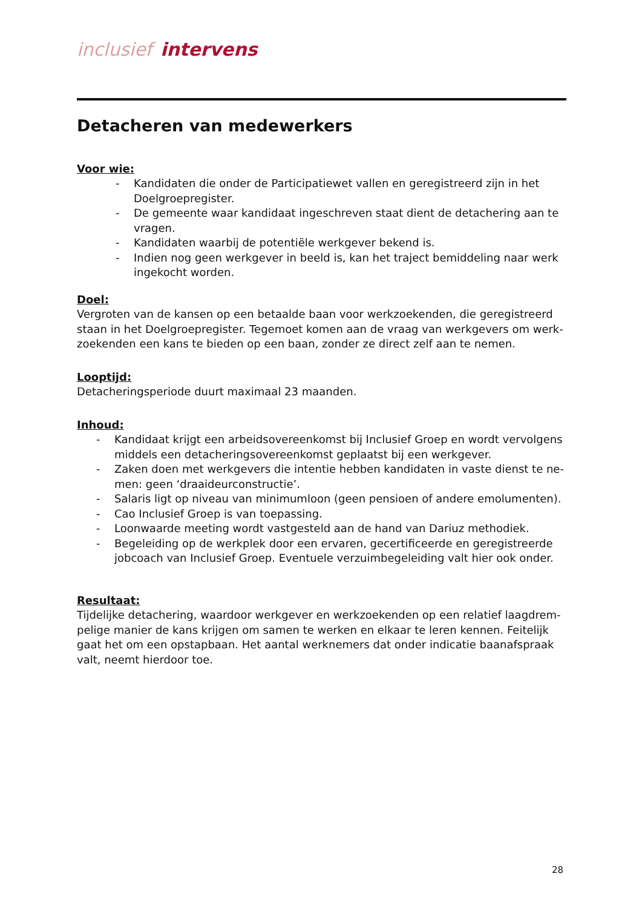inclusief intervens
Detacheren van medewerkers
Voor wie:
- Kandidaten die onder de Participatiewet vallen en geregistreerd zijn in het Doelgroepregister.
- De gemeente waar kandidaat ingeschreven staat dient de detachering aan te vragen.
- Kandidaten waarbij de potentiële werkgever bekend is.
- Indien nog geen werkgever in beeld is, kan het traject bemiddeling naar werk ingekocht worden.
Doel:
Vergroten van de kansen op een betaalde baan voor werkzoekenden, die geregistreerd staan in het Doelgroepregister. Tegemoet komen aan de vraag van werkgevers om werk-zoekenden een kans te bieden op een baan, zonder ze direct zelf aan te nemen.
Looptijd:
Detacheringsperiode duurt maximaal 23 maanden.
Inhoud:
- Kandidaat krijgt een arbeidsovereenkomst bij Inclusief Groep en wordt vervolgens middels een detacheringsovereenkomst geplaatst bij een werkgever.
- Zaken doen met werkgevers die intentie hebben kandidaten in vaste dienst te ne-men: geen ‘draaideurconstructie’.
- Salaris ligt op niveau van minimumloon (geen pensioen of andere emolumenten).
- Cao Inclusief Groep is van toepassing.
- Loonwaarde meeting wordt vastgesteld aan de hand van Dariuz methodiek.
- Begeleiding op de werkplek door een ervaren, gecertificeerde en geregistreerde jobcoach van Inclusief Groep. Eventuele verzuimbegeleiding valt hier ook onder.
Resultaat:
Tijdelijke detachering, waardoor werkgever en werkzoekenden op een relatief laagdrem-pelige manier de kans krijgen om samen te werken en elkaar te leren kennen. Feitelijk gaat het om een opstapbaan. Het aantal werknemers dat onder indicatie baanafspraak valt, neemt hierdoor toe.
28